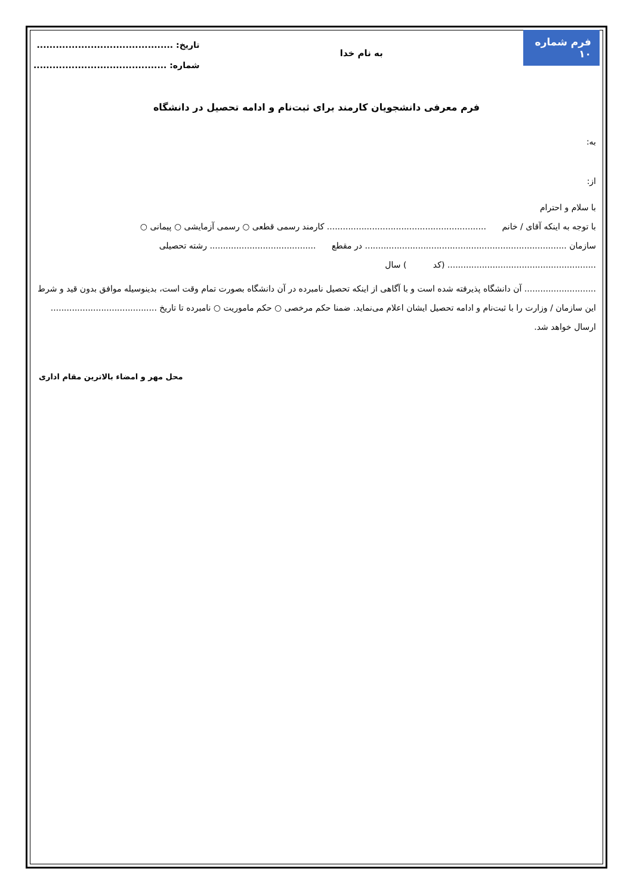فرم شماره ۱۰
به نام خدا
تاریخ: ...........................................
شماره: ..........................................
فرم معرفی دانشجویان کارمند برای ثبت‌نام و ادامه تحصیل در دانشگاه
به:
از:
با سلام و احترام
با توجه به اینکه آقای / خانم ............................................................ کارمند رسمی قطعی ○ رسمی آزمایشی ○ پیمانی ○
سازمان ............................................................................ در مقطع ........................................ رشته تحصیلی ........................................................ (کد ) سال
........................... آن دانشگاه پذیرفته شده است و با آگاهی از اینکه تحصیل نامبرده در آن دانشگاه بصورت تمام وقت است، بدینوسیله موافق بدون قید و شرط این سازمان / وزارت را با ثبت‌نام و ادامه تحصیل ایشان اعلام می‌نماید. ضمنا حکم مرخصی ○ حکم ماموریت ○ نامبرده تا تاریخ ........................................ ارسال خواهد شد.
محل مهر و امضاء بالاترین مقام اداری